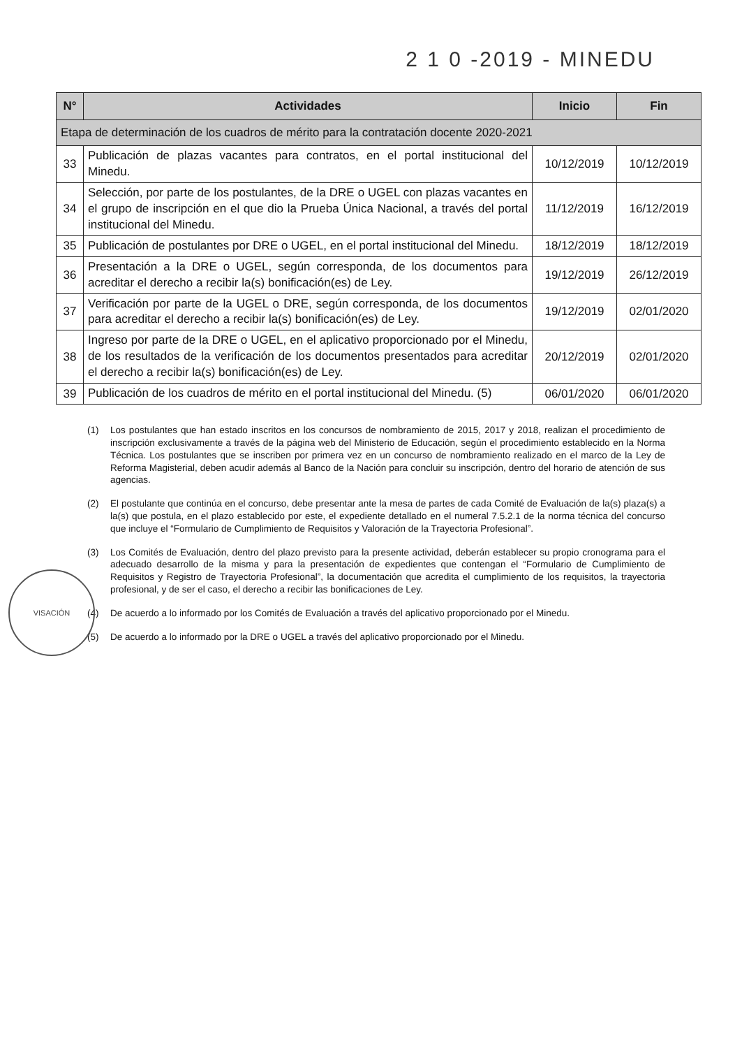2 1 0 -2019 - MINEDU
| N° | Actividades | Inicio | Fin |
| --- | --- | --- | --- |
| Etapa de determinación de los cuadros de mérito para la contratación docente 2020-2021 | | | |
| 33 | Publicación de plazas vacantes para contratos, en el portal institucional del Minedu. | 10/12/2019 | 10/12/2019 |
| 34 | Selección, por parte de los postulantes, de la DRE o UGEL con plazas vacantes en el grupo de inscripción en el que dio la Prueba Única Nacional, a través del portal institucional del Minedu. | 11/12/2019 | 16/12/2019 |
| 35 | Publicación de postulantes por DRE o UGEL, en el portal institucional del Minedu. | 18/12/2019 | 18/12/2019 |
| 36 | Presentación a la DRE o UGEL, según corresponda, de los documentos para acreditar el derecho a recibir la(s) bonificación(es) de Ley. | 19/12/2019 | 26/12/2019 |
| 37 | Verificación por parte de la UGEL o DRE, según corresponda, de los documentos para acreditar el derecho a recibir la(s) bonificación(es) de Ley. | 19/12/2019 | 02/01/2020 |
| 38 | Ingreso por parte de la DRE o UGEL, en el aplicativo proporcionado por el Minedu, de los resultados de la verificación de los documentos presentados para acreditar el derecho a recibir la(s) bonificación(es) de Ley. | 20/12/2019 | 02/01/2020 |
| 39 | Publicación de los cuadros de mérito en el portal institucional del Minedu. (5) | 06/01/2020 | 06/01/2020 |
(1) Los postulantes que han estado inscritos en los concursos de nombramiento de 2015, 2017 y 2018, realizan el procedimiento de inscripción exclusivamente a través de la página web del Ministerio de Educación, según el procedimiento establecido en la Norma Técnica. Los postulantes que se inscriben por primera vez en un concurso de nombramiento realizado en el marco de la Ley de Reforma Magisterial, deben acudir además al Banco de la Nación para concluir su inscripción, dentro del horario de atención de sus agencias.
(2) El postulante que continúa en el concurso, debe presentar ante la mesa de partes de cada Comité de Evaluación de la(s) plaza(s) a la(s) que postula, en el plazo establecido por este, el expediente detallado en el numeral 7.5.2.1 de la norma técnica del concurso que incluye el “Formulario de Cumplimiento de Requisitos y Valoración de la Trayectoria Profesional”.
(3) Los Comités de Evaluación, dentro del plazo previsto para la presente actividad, deberán establecer su propio cronograma para el adecuado desarrollo de la misma y para la presentación de expedientes que contengan el “Formulario de Cumplimiento de Requisitos y Registro de Trayectoria Profesional”, la documentación que acredita el cumplimiento de los requisitos, la trayectoria profesional, y de ser el caso, el derecho a recibir las bonificaciones de Ley.
(4) De acuerdo a lo informado por los Comités de Evaluación a través del aplicativo proporcionado por el Minedu.
(5) De acuerdo a lo informado por la DRE o UGEL a través del aplicativo proporcionado por el Minedu.
VISACIÓN